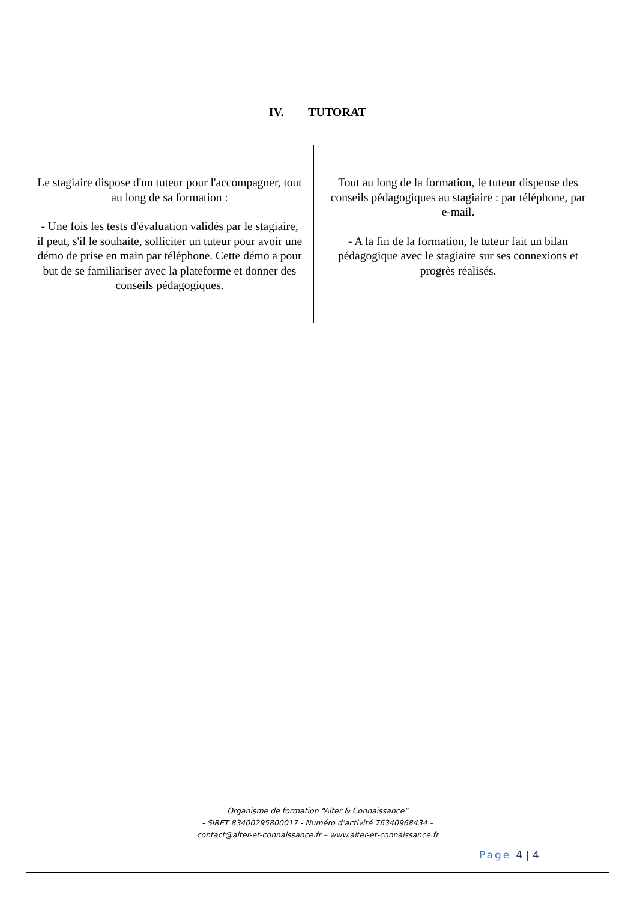IV. TUTORAT
Le stagiaire dispose d'un tuteur pour l'accompagner, tout au long de sa formation :
- Une fois les tests d'évaluation validés par le stagiaire, il peut, s'il le souhaite, solliciter un tuteur pour avoir une démo de prise en main par téléphone. Cette démo a pour but de se familiariser avec la plateforme et donner des conseils pédagogiques.
Tout au long de la formation, le tuteur dispense des conseils pédagogiques au stagiaire : par téléphone, par e-mail.
- A la fin de la formation, le tuteur fait un bilan pédagogique avec le stagiaire sur ses connexions et progrès réalisés.
Organisme de formation “Alter & Connaissance”
- SIRET 83400295800017 - Numéro d’activité 76340968434 –
contact@alter-et-connaissance.fr – www.alter-et-connaissance.fr
Page 4 | 4